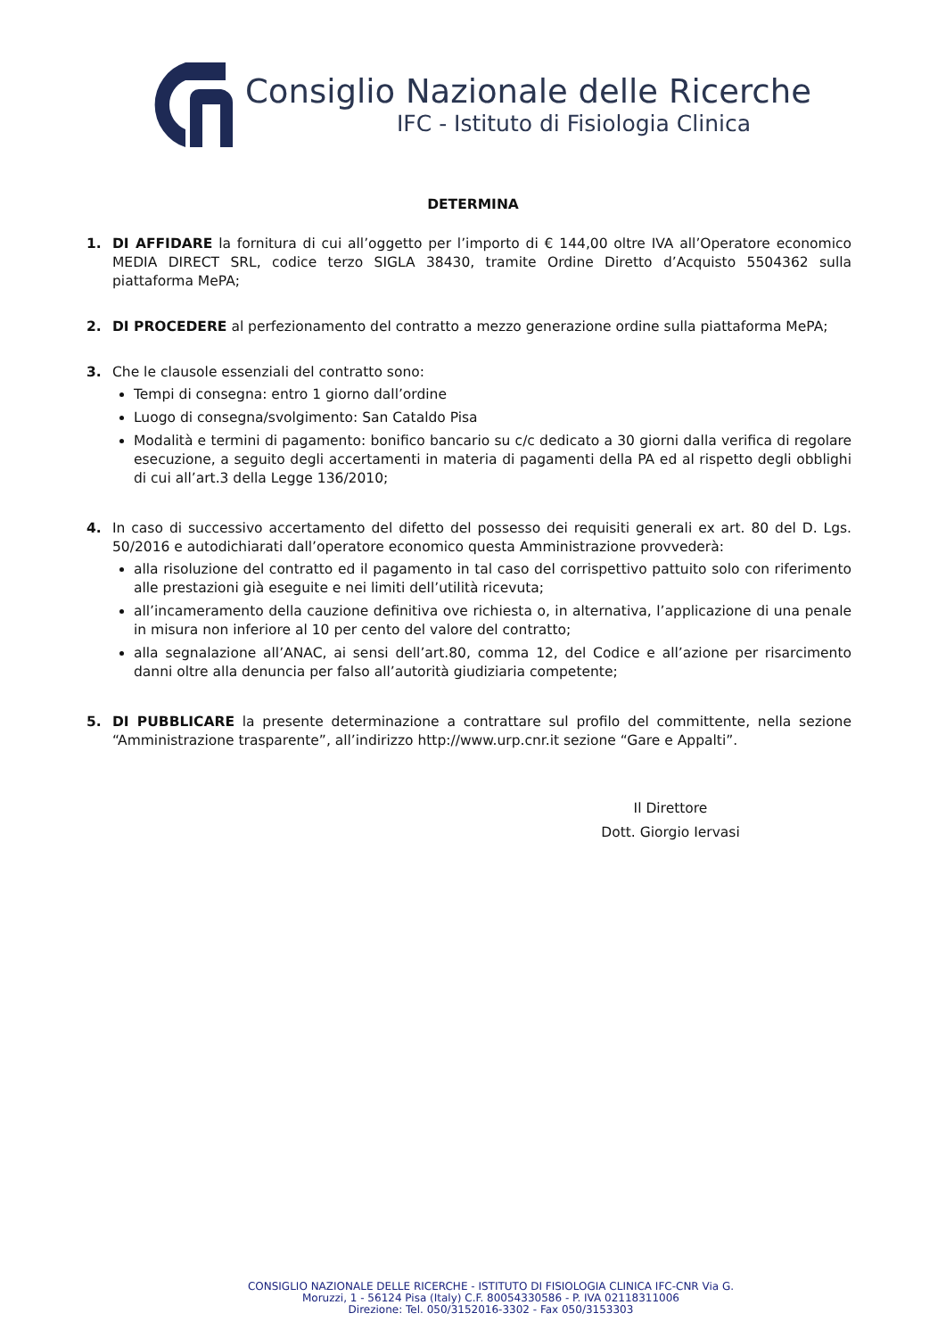Consiglio Nazionale delle Ricerche
IFC - Istituto di Fisiologia Clinica
DETERMINA
1. DI AFFIDARE la fornitura di cui all’oggetto per l’importo di € 144,00 oltre IVA all’Operatore economico MEDIA DIRECT SRL, codice terzo SIGLA 38430, tramite Ordine Diretto d’Acquisto 5504362 sulla piattaforma MePA;
2. DI PROCEDERE al perfezionamento del contratto a mezzo generazione ordine sulla piattaforma MePA;
3. Che le clausole essenziali del contratto sono:
Tempi di consegna: entro 1 giorno dall’ordine
Luogo di consegna/svolgimento: San Cataldo Pisa
Modalità e termini di pagamento: bonifico bancario su c/c dedicato a 30 giorni dalla verifica di regolare esecuzione, a seguito degli accertamenti in materia di pagamenti della PA ed al rispetto degli obblighi di cui all’art.3 della Legge 136/2010;
4. In caso di successivo accertamento del difetto del possesso dei requisiti generali ex art. 80 del D. Lgs. 50/2016 e autodichiarati dall’operatore economico questa Amministrazione provvederà:
alla risoluzione del contratto ed il pagamento in tal caso del corrispettivo pattuito solo con riferimento alle prestazioni già eseguite e nei limiti dell’utilità ricevuta;
all’incameramento della cauzione definitiva ove richiesta o, in alternativa, l’applicazione di una penale in misura non inferiore al 10 per cento del valore del contratto;
alla segnalazione all’ANAC, ai sensi dell’art.80, comma 12, del Codice e all’azione per risarcimento danni oltre alla denuncia per falso all’autorità giudiziaria competente;
5. DI PUBBLICARE la presente determinazione a contrattare sul profilo del committente, nella sezione “Amministrazione trasparente”, all’indirizzo http://www.urp.cnr.it sezione “Gare e Appalti”.
Il Direttore
Dott. Giorgio Iervasi
CONSIGLIO NAZIONALE DELLE RICERCHE - ISTITUTO DI FISIOLOGIA CLINICA IFC-CNR Via G.
Moruzzi, 1 - 56124 Pisa (Italy) C.F. 80054330586 - P. IVA 02118311006
Direzione: Tel. 050/3152016-3302 - Fax 050/3153303